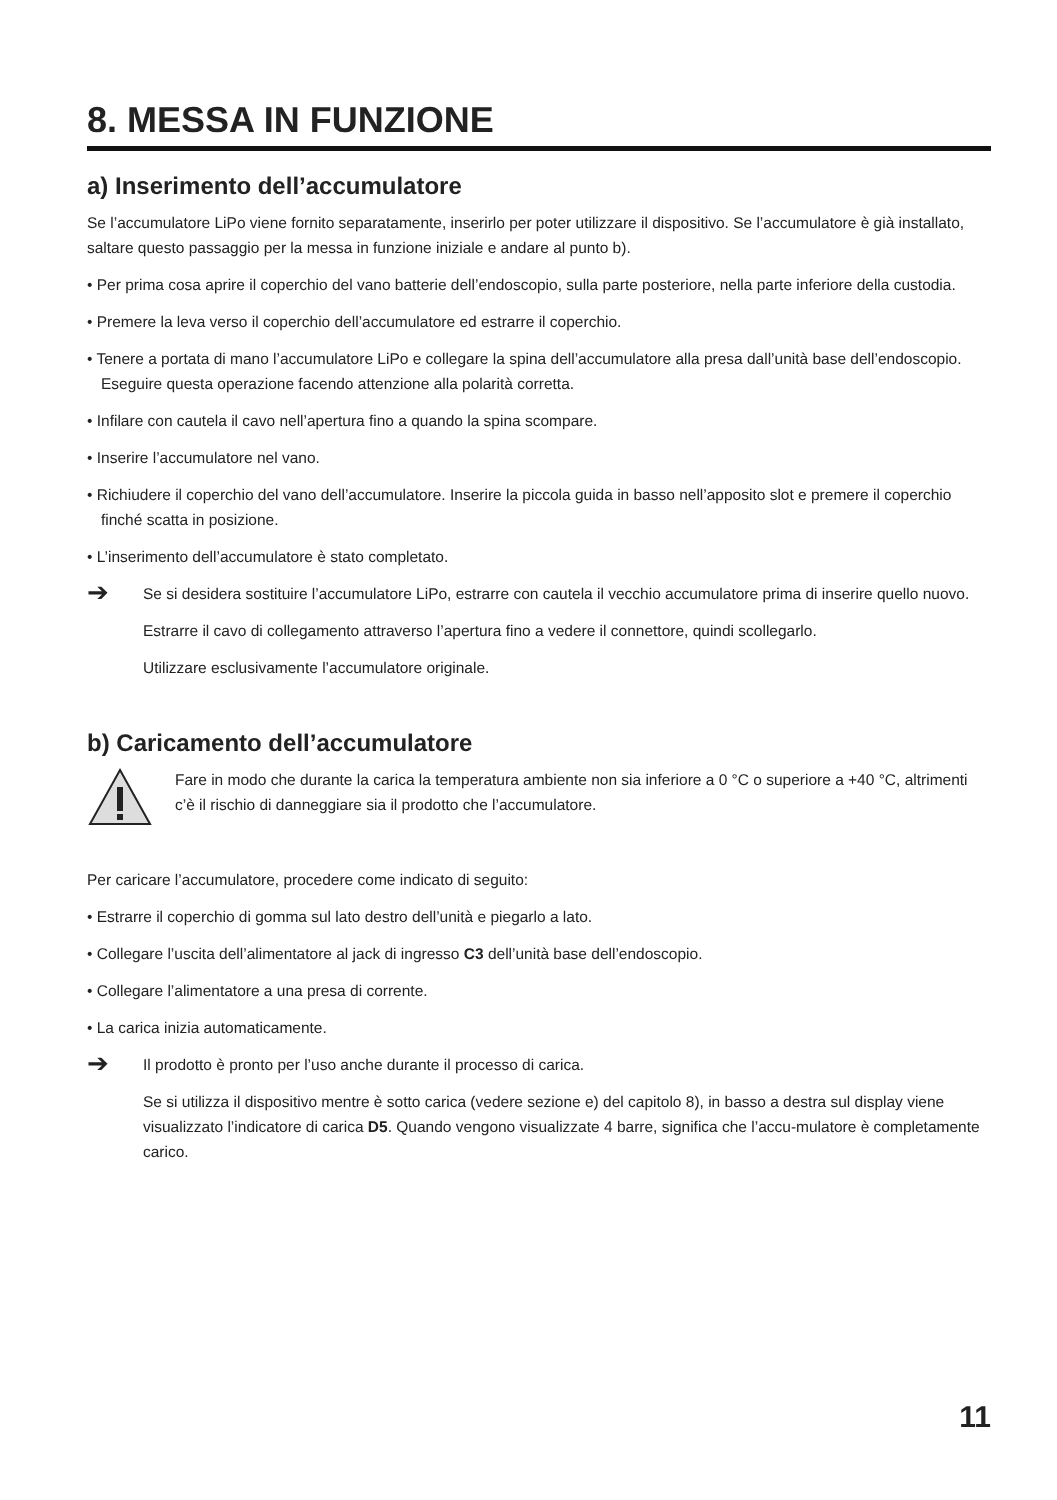8. MESSA IN FUNZIONE
a) Inserimento dell’accumulatore
Se l’accumulatore LiPo viene fornito separatamente, inserirlo per poter utilizzare il dispositivo. Se l’accumulatore è già installato, saltare questo passaggio per la messa in funzione iniziale e andare al punto b).
• Per prima cosa aprire il coperchio del vano batterie dell’endoscopio, sulla parte posteriore, nella parte inferiore della custodia.
• Premere la leva verso il coperchio dell’accumulatore ed estrarre il coperchio.
• Tenere a portata di mano l’accumulatore LiPo e collegare la spina dell’accumulatore alla presa dall’unità base dell’endoscopio. Eseguire questa operazione facendo attenzione alla polarità corretta.
• Infilare con cautela il cavo nell’apertura fino a quando la spina scompare.
• Inserire l’accumulatore nel vano.
• Richiudere il coperchio del vano dell’accumulatore. Inserire la piccola guida in basso nell’apposito slot e premere il coperchio finché scatta in posizione.
• L’inserimento dell’accumulatore è stato completato.
➔
Se si desidera sostituire l’accumulatore LiPo, estrarre con cautela il vecchio accumulatore prima di inserire quello nuovo.
Estrarre il cavo di collegamento attraverso l’apertura fino a vedere il connettore, quindi scollegarlo.
Utilizzare esclusivamente l’accumulatore originale.
b) Caricamento dell’accumulatore
Fare in modo che durante la carica la temperatura ambiente non sia inferiore a 0 °C o superiore a +40 °C, altrimenti c’è il rischio di danneggiare sia il prodotto che l’accumulatore.
Per caricare l’accumulatore, procedere come indicato di seguito:
• Estrarre il coperchio di gomma sul lato destro dell’unità e piegarlo a lato.
• Collegare l’uscita dell’alimentatore al jack di ingresso C3 dell’unità base dell’endoscopio.
• Collegare l’alimentatore a una presa di corrente.
• La carica inizia automaticamente.
➔
Il prodotto è pronto per l’uso anche durante il processo di carica.
Se si utilizza il dispositivo mentre è sotto carica (vedere sezione e) del capitolo 8), in basso a destra sul display viene visualizzato l’indicatore di carica D5. Quando vengono visualizzate 4 barre, significa che l’accu-mulatore è completamente carico.
11